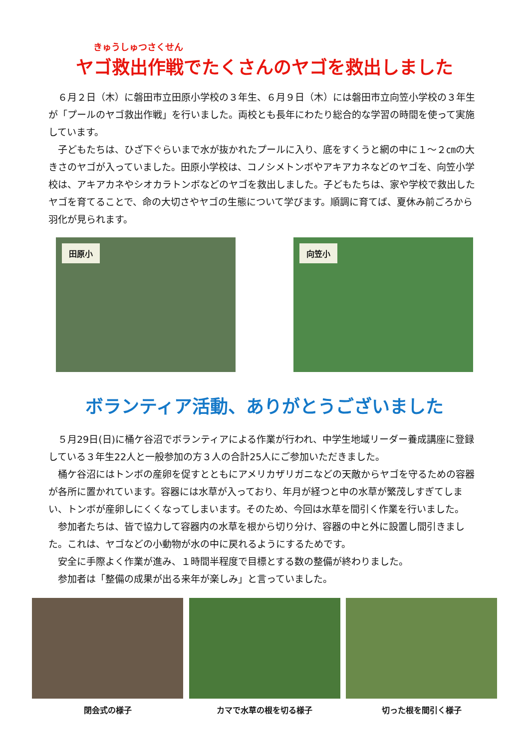きゅうしゅつさくせん
ヤゴ救出作戦でたくさんのヤゴを救出しました
６月２日（木）に磐田市立田原小学校の３年生、６月９日（木）には磐田市立向笠小学校の３年生が「プールのヤゴ救出作戦」を行いました。両校とも長年にわたり総合的な学習の時間を使って実施しています。
子どもたちは、ひざ下ぐらいまで水が抜かれたプールに入り、底をすくうと網の中に１～２㎝の大きさのヤゴが入っていました。田原小学校は、コノシメトンボやアキアカネなどのヤゴを、向笠小学校は、アキアカネやシオカラトンボなどのヤゴを救出しました。子どもたちは、家や学校で救出したヤゴを育てることで、命の大切さやヤゴの生態について学びます。順調に育てば、夏休み前ごろから羽化が見られます。
田原小
向笠小
ボランティア活動、ありがとうございました
５月29日(日)に桶ケ谷沼でボランティアによる作業が行われ、中学生地域リーダー養成講座に登録している３年生22人と一般参加の方３人の合計25人にご参加いただきました。
桶ケ谷沼にはトンボの産卵を促すとともにアメリカザリガニなどの天敵からヤゴを守るための容器が各所に置かれています。容器には水草が入っており、年月が経つと中の水草が繁茂しすぎてしまい、トンボが産卵しにくくなってしまいます。そのため、今回は水草を間引く作業を行いました。
参加者たちは、皆で協力して容器内の水草を根から切り分け、容器の中と外に設置し間引きました。これは、ヤゴなどの小動物が水の中に戻れるようにするためです。
安全に手際よく作業が進み、１時間半程度で目標とする数の整備が終わりました。
参加者は「整備の成果が出る来年が楽しみ」と言っていました。
閉会式の様子 カマで水草の根を切る様子 切った根を間引く様子